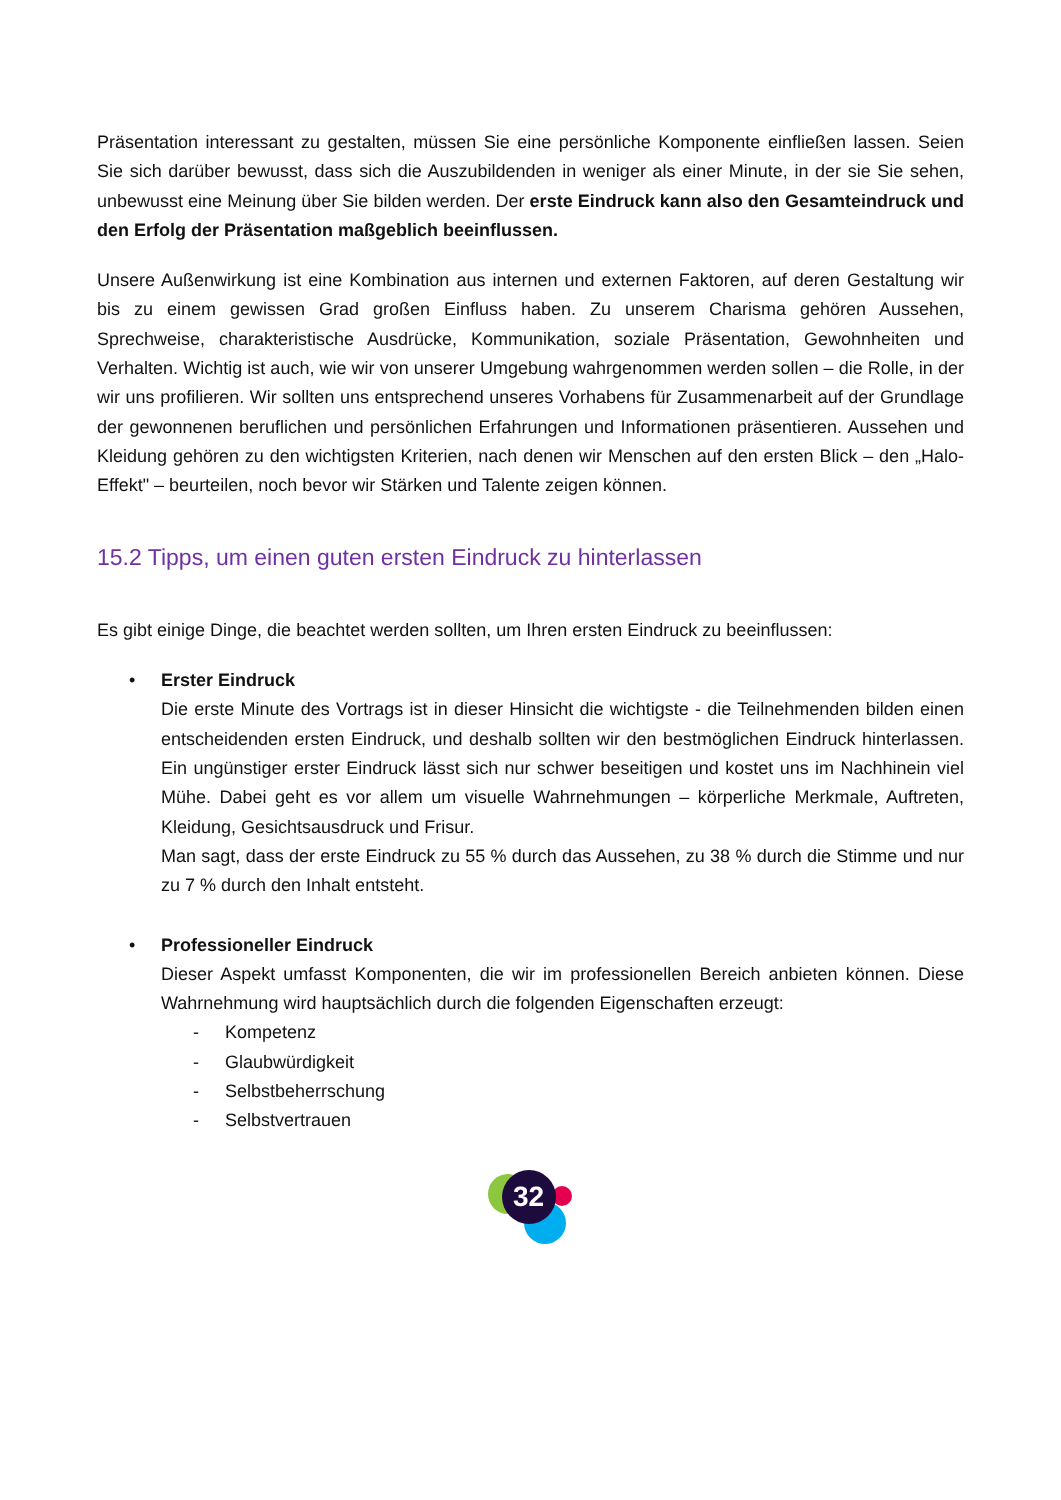Präsentation interessant zu gestalten, müssen Sie eine persönliche Komponente einfließen lassen. Seien Sie sich darüber bewusst, dass sich die Auszubildenden in weniger als einer Minute, in der sie Sie sehen, unbewusst eine Meinung über Sie bilden werden. Der erste Eindruck kann also den Gesamteindruck und den Erfolg der Präsentation maßgeblich beeinflussen.
Unsere Außenwirkung ist eine Kombination aus internen und externen Faktoren, auf deren Gestaltung wir bis zu einem gewissen Grad großen Einfluss haben. Zu unserem Charisma gehören Aussehen, Sprechweise, charakteristische Ausdrücke, Kommunikation, soziale Präsentation, Gewohnheiten und Verhalten. Wichtig ist auch, wie wir von unserer Umgebung wahrgenommen werden sollen – die Rolle, in der wir uns profilieren. Wir sollten uns entsprechend unseres Vorhabens für Zusammenarbeit auf der Grundlage der gewonnenen beruflichen und persönlichen Erfahrungen und Informationen präsentieren. Aussehen und Kleidung gehören zu den wichtigsten Kriterien, nach denen wir Menschen auf den ersten Blick – den „Halo-Effekt" – beurteilen, noch bevor wir Stärken und Talente zeigen können.
15.2 Tipps, um einen guten ersten Eindruck zu hinterlassen
Es gibt einige Dinge, die beachtet werden sollten, um Ihren ersten Eindruck zu beeinflussen:
• Erster Eindruck
Die erste Minute des Vortrags ist in dieser Hinsicht die wichtigste - die Teilnehmenden bilden einen entscheidenden ersten Eindruck, und deshalb sollten wir den bestmöglichen Eindruck hinterlassen. Ein ungünstiger erster Eindruck lässt sich nur schwer beseitigen und kostet uns im Nachhinein viel Mühe. Dabei geht es vor allem um visuelle Wahrnehmungen – körperliche Merkmale, Auftreten, Kleidung, Gesichtsausdruck und Frisur.
Man sagt, dass der erste Eindruck zu 55 % durch das Aussehen, zu 38 % durch die Stimme und nur zu 7 % durch den Inhalt entsteht.
• Professioneller Eindruck
Dieser Aspekt umfasst Komponenten, die wir im professionellen Bereich anbieten können. Diese Wahrnehmung wird hauptsächlich durch die folgenden Eigenschaften erzeugt:
- Kompetenz
- Glaubwürdigkeit
- Selbstbeherrschung
- Selbstvertrauen
32